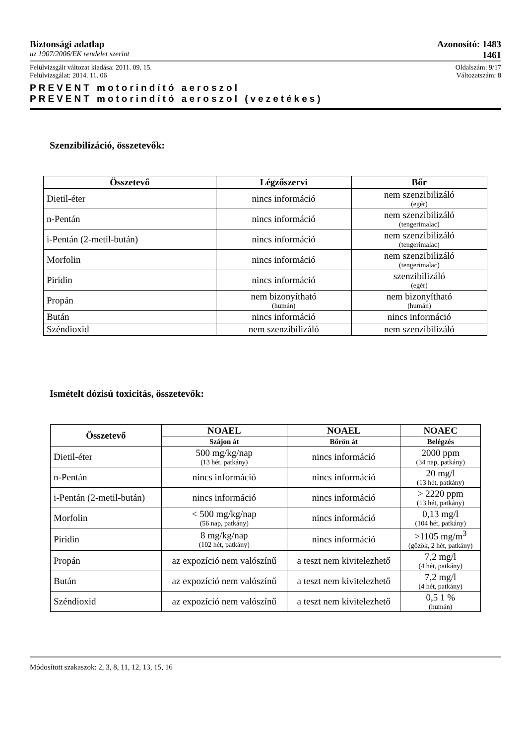Biztonsági adatlap Azonosító: 1483
az 1907/2006/EK rendelet szerint 1461
Felülvizsgált változat kiadása: 2011. 09. 15. Oldalszám: 9/17
Felülvizsgálat: 2014. 11. 06 Változatszám: 8
PREVENT motorindító aeroszol
PREVENT motorindító aeroszol (vezetékes)
Szenzibilizáció, összetevők:
| Összetevő | Légzőszervi | Bőr |
| --- | --- | --- |
| Dietil-éter | nincs információ | nem szenzibilizáló (egér) |
| n-Pentán | nincs információ | nem szenzibilizáló (tengerimalac) |
| i-Pentán (2-metil-bután) | nincs információ | nem szenzibilizáló (tengerimalac) |
| Morfolin | nincs információ | nem szenzibilizáló (tengerimalac) |
| Piridin | nincs információ | szenzibilizáló (egér) |
| Propán | nem bizonyítható (humán) | nem bizonyítható (humán) |
| Bután | nincs információ | nincs információ |
| Széndioxid | nem szenzibilizáló | nem szenzibilizáló |
Ismételt dózisú toxicitás, összetevők:
| Összetevő | NOAEL | NOAEL | NOAEC |
| --- | --- | --- | --- |
| | Szájon át | Bőrön át | Belégzés |
| Dietil-éter | 500 mg/kg/nap (13 hét, patkány) | nincs információ | 2000 ppm (34 nap, patkány) |
| n-Pentán | nincs információ | nincs információ | 20 mg/l (13 hét, patkány) |
| i-Pentán (2-metil-bután) | nincs információ | nincs információ | > 2220 ppm (13 hét, patkány) |
| Morfolin | < 500 mg/kg/nap (56 nap, patkány) | nincs információ | 0,13 mg/l (104 hét, patkány) |
| Piridin | 8 mg/kg/nap (102 hét, patkány) | nincs információ | >1105 mg/m<sup>3</sup> (gőzök, 2 hét, patkány) |
| Propán | az expozíció nem valószínű | a teszt nem kivitelezhető | 7,2 mg/l (4 hét, patkány) |
| Bután | az expozíció nem valószínű | a teszt nem kivitelezhető | 7,2 mg/l (4 hét, patkány) |
| Széndioxid | az expozíció nem valószínű | a teszt nem kivitelezhető | 0,5 1 % (humán) |
Módosított szakaszok: 2, 3, 8, 11, 12, 13, 15, 16